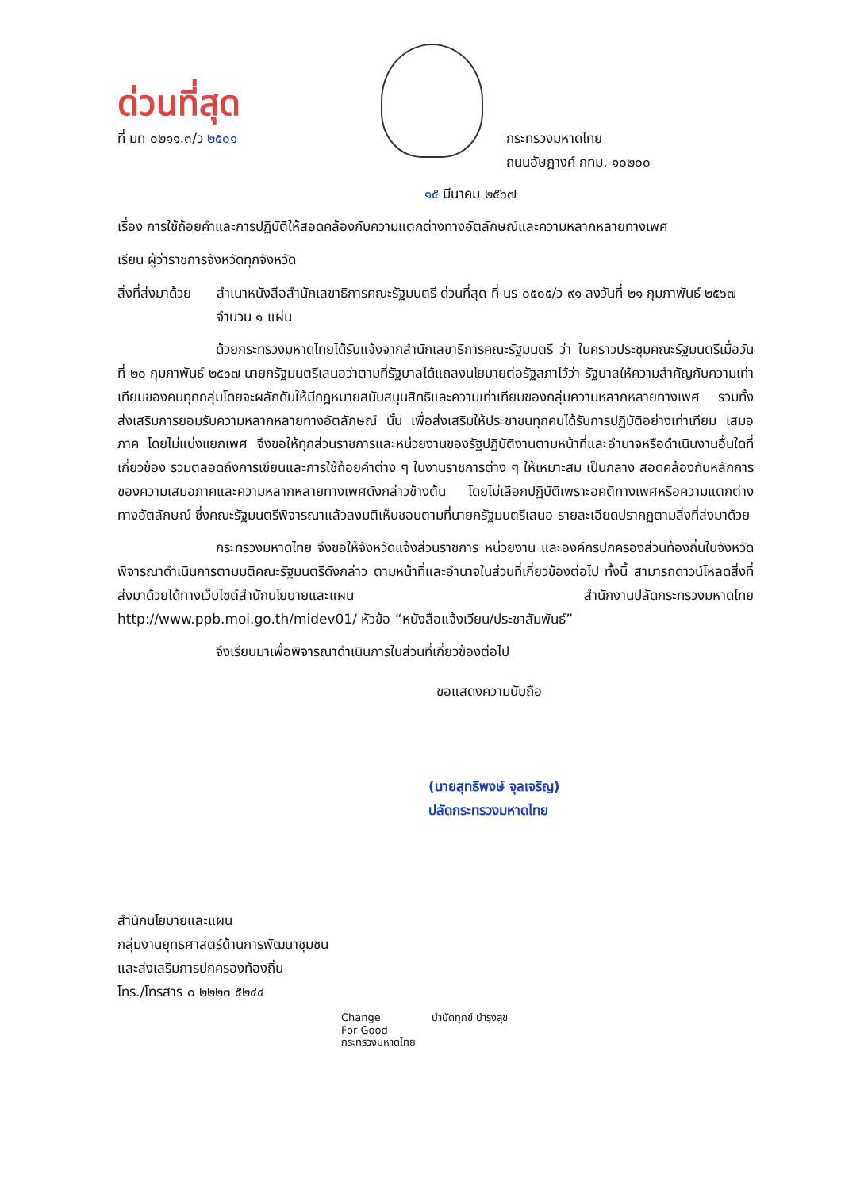ด่วนที่สุด
ที่ มท ๐๒๑๑.๓/ว ๒๕๐๑ กระทรวงมหาดไทย
ถนนอัษฎางค์ กทม. ๑๐๒๐๐
๑๕ มีนาคม ๒๕๖๗
เรื่อง การใช้ถ้อยคำและการปฏิบัติให้สอดคล้องกับความแตกต่างทางอัตลักษณ์และความหลากหลายทางเพศ
เรียน ผู้ว่าราชการจังหวัดทุกจังหวัด
สิ่งที่ส่งมาด้วย สำเนาหนังสือสำนักเลขาธิการคณะรัฐมนตรี ด่วนที่สุด ที่ นร ๐๕๐๕/ว ๙๑ ลงวันที่ ๒๑ กุมภาพันธ์ ๒๕๖๗ จำนวน ๑ แผ่น
ด้วยกระทรวงมหาดไทยได้รับแจ้งจากสำนักเลขาธิการคณะรัฐมนตรี ว่า ในคราวประชุมคณะรัฐมนตรีเมื่อวันที่ ๒๐ กุมภาพันธ์ ๒๕๖๗ นายกรัฐมนตรีเสนอว่าตามที่รัฐบาลได้แถลงนโยบายต่อรัฐสภาไว้ว่า รัฐบาลให้ความสำคัญกับความเท่าเทียมของคนทุกกลุ่มโดยจะผลักดันให้มีกฎหมายสนับสนุนสิทธิและความเท่าเทียมของกลุ่มความหลากหลายทางเพศ รวมทั้งส่งเสริมการยอมรับความหลากหลายทางอัตลักษณ์ นั้น เพื่อส่งเสริมให้ประชาชนทุกคนได้รับการปฏิบัติอย่างเท่าเทียม เสมอภาค โดยไม่แบ่งแยกเพศ จึงขอให้ทุกส่วนราชการและหน่วยงานของรัฐปฏิบัติงานตามหน้าที่และอำนาจหรือดำเนินงานอื่นใดที่เกี่ยวข้อง รวมตลอดถึงการเขียนและการใช้ถ้อยคำต่าง ๆ ในงานราชการต่าง ๆ ให้เหมาะสม เป็นกลาง สอดคล้องกับหลักการของความเสมอภาคและความหลากหลายทางเพศดังกล่าวข้างต้น โดยไม่เลือกปฏิบัติเพราะอคติทางเพศหรือความแตกต่างทางอัตลักษณ์ ซึ่งคณะรัฐมนตรีพิจารณาแล้วลงมติเห็นชอบตามที่นายกรัฐมนตรีเสนอ รายละเอียดปรากฏตามสิ่งที่ส่งมาด้วย
กระทรวงมหาดไทย จึงขอให้จังหวัดแจ้งส่วนราชการ หน่วยงาน และองค์กรปกครองส่วนท้องถิ่นในจังหวัด พิจารณาดำเนินการตามมติคณะรัฐมนตรีดังกล่าว ตามหน้าที่และอำนาจในส่วนที่เกี่ยวข้องต่อไป ทั้งนี้ สามารถดาวน์โหลดสิ่งที่ส่งมาด้วยได้ทางเว็บไซต์สำนักนโยบายและแผน สำนักงานปลัดกระทรวงมหาดไทย http://www.ppb.moi.go.th/midev01/ หัวข้อ “หนังสือแจ้งเวียน/ประชาสัมพันธ์”
จึงเรียนมาเพื่อพิจารณาดำเนินการในส่วนที่เกี่ยวข้องต่อไป
ขอแสดงความนับถือ
(นายสุทธิพงษ์ จุลเจริญ)
ปลัดกระทรวงมหาดไทย
สำนักนโยบายและแผน
กลุ่มงานยุทธศาสตร์ด้านการพัฒนาชุมชน
และส่งเสริมการปกครองท้องถิ่น
โทร./โทรสาร ๐ ๒๒๒๓ ๕๒๔๔
Change
For Good
กระทรวงมหาดไทย บำบัดทุกข์ บำรุงสุข